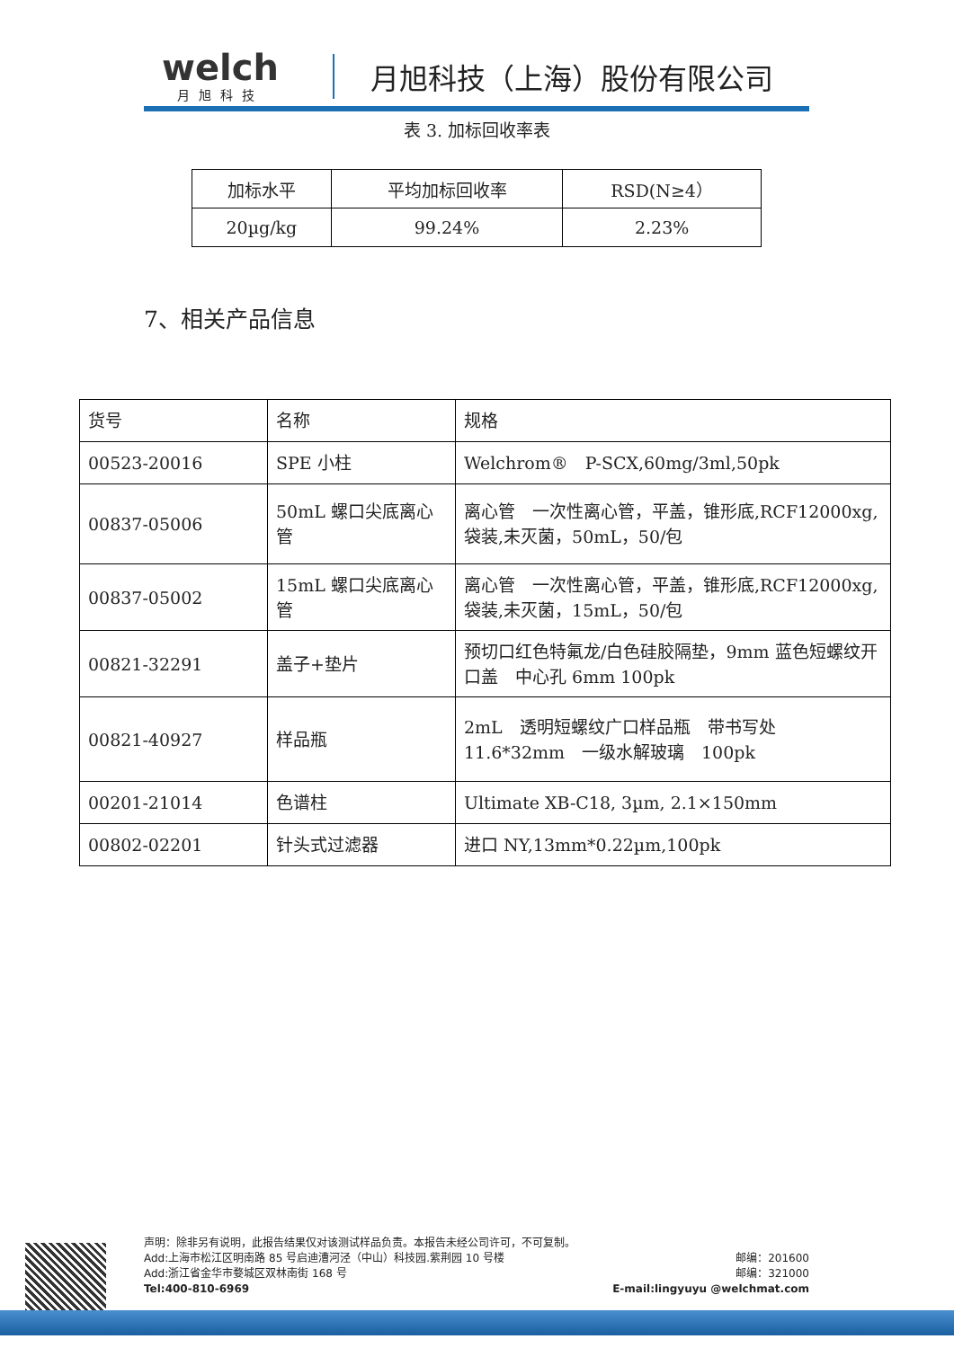welch
月旭科技
月旭科技（上海）股份有限公司
表 3. 加标回收率表
| 加标水平 | 平均加标回收率 | RSD(N≥4） |
| 20µg/kg | 99.24% | 2.23% |
7、相关产品信息
| 货号 | 名称 | 规格 |
| 00523-20016 | SPE 小柱 | Welchrom® P-SCX,60mg/3ml,50pk |
| 00837-05006 | 50mL 螺口尖底离心管 | 离心管 一次性离心管，平盖，锥形底,RCF12000xg,袋装,未灭菌，50mL，50/包 |
| 00837-05002 | 15mL 螺口尖底离心管 | 离心管 一次性离心管，平盖，锥形底,RCF12000xg,袋装,未灭菌，15mL，50/包 |
| 00821-32291 | 盖子+垫片 | 预切口红色特氟龙/白色硅胶隔垫，9mm 蓝色短螺纹开口盖 中心孔 6mm 100pk |
| 00821-40927 | 样品瓶 | 2mL 透明短螺纹广口样品瓶 带书写处 11.6*32mm 一级水解玻璃 100pk |
| 00201-21014 | 色谱柱 | Ultimate XB-C18, 3µm, 2.1×150mm |
| 00802-02201 | 针头式过滤器 | 进口 NY,13mm*0.22µm,100pk |
声明：除非另有说明，此报告结果仅对该测试样品负责。本报告未经公司许可，不可复制。
Add:上海市松江区明南路 85 号启迪漕河泾（中山）科技园.紫荆园 10 号楼 邮编：201600
Add:浙江省金华市婺城区双林南街 168 号 邮编：321000
Tel:400-810-6969 E-mail:lingyuyu @welchmat.com